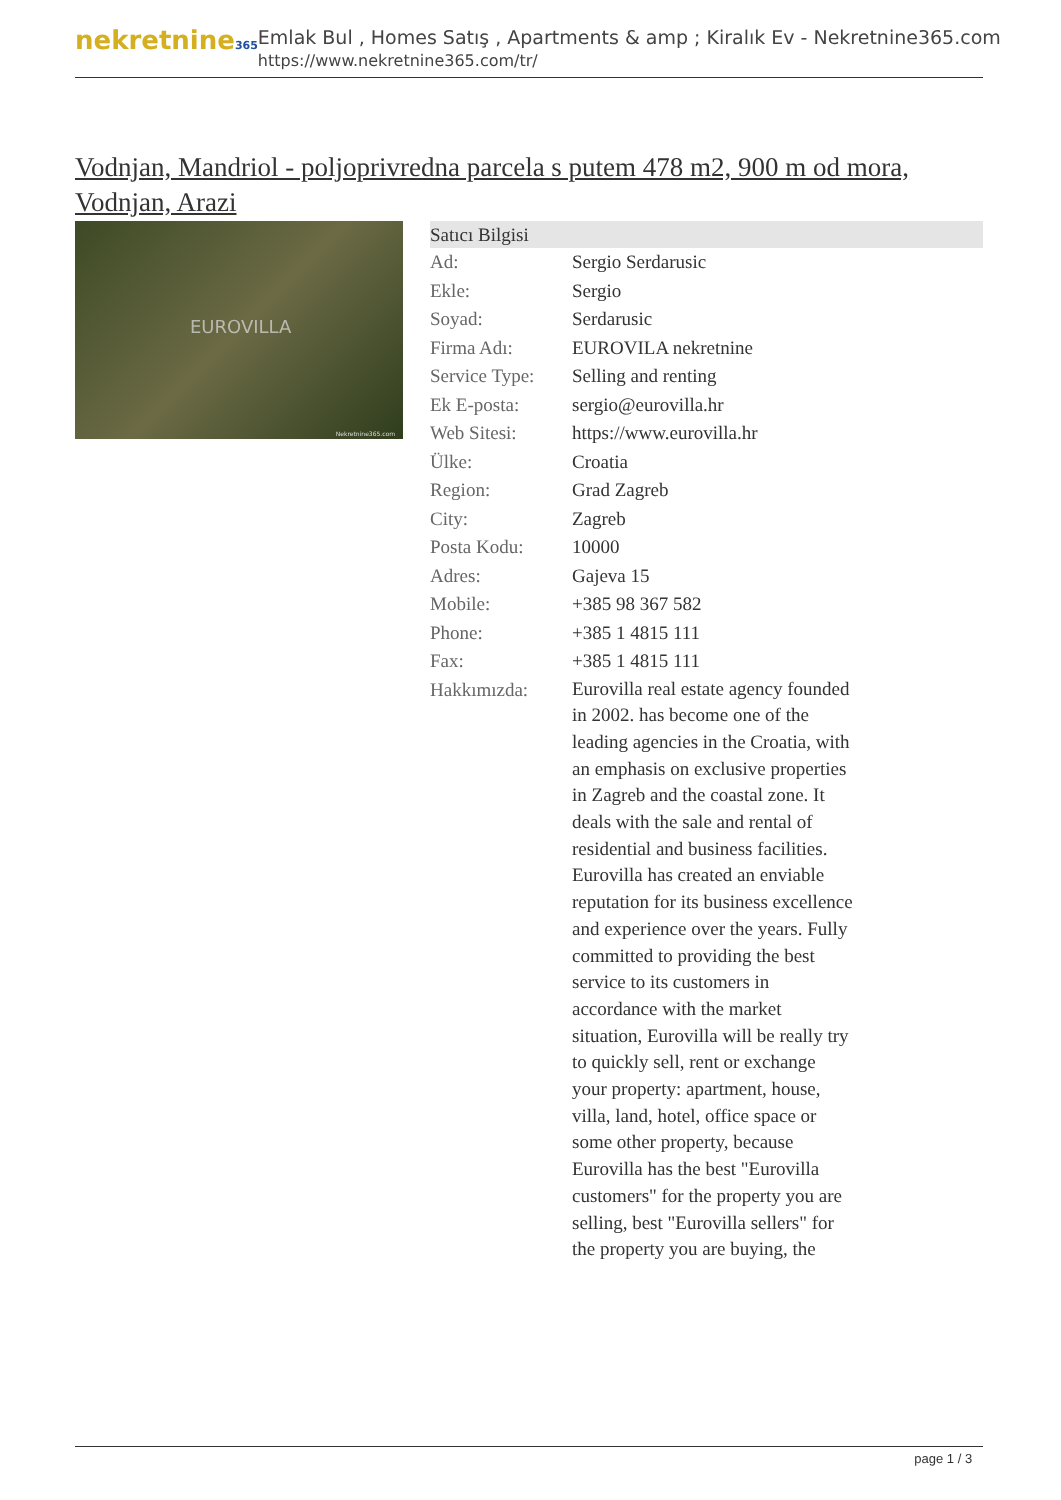nekretnine365
Emlak Bul , Homes Satış , Apartments & amp ; Kiralık Ev - Nekretnine365.com
https://www.nekretnine365.com/tr/
Vodnjan, Mandriol - poljoprivredna parcela s putem 478 m2, 900 m od mora, Vodnjan, Arazi
EUROVILLA
Nekretnine365.com
| Satıcı Bilgisi | |
| --- | --- |
| Ad: | Sergio Serdarusic |
| Ekle: | Sergio |
| Soyad: | Serdarusic |
| Firma Adı: | EUROVILA nekretnine |
| Service Type: | Selling and renting |
| Ek E-posta: | sergio@eurovilla.hr |
| Web Sitesi: | https://www.eurovilla.hr |
| Ülke: | Croatia |
| Region: | Grad Zagreb |
| City: | Zagreb |
| Posta Kodu: | 10000 |
| Adres: | Gajeva 15 |
| Mobile: | +385 98 367 582 |
| Phone: | +385 1 4815 111 |
| Fax: | +385 1 4815 111 |
| Hakkımızda: | Eurovilla real estate agency founded in 2002. has become one of the leading agencies in the Croatia, with an emphasis on exclusive properties in Zagreb and the coastal zone. It deals with the sale and rental of residential and business facilities. Eurovilla has created an enviable reputation for its business excellence and experience over the years. Fully committed to providing the best service to its customers in accordance with the market situation, Eurovilla will be really try to quickly sell, rent or exchange your property: apartment, house, villa, land, hotel, office space or some other property, because Eurovilla has the best "Eurovilla customers" for the property you are selling, best "Eurovilla sellers" for the property you are buying, the |
page 1 / 3